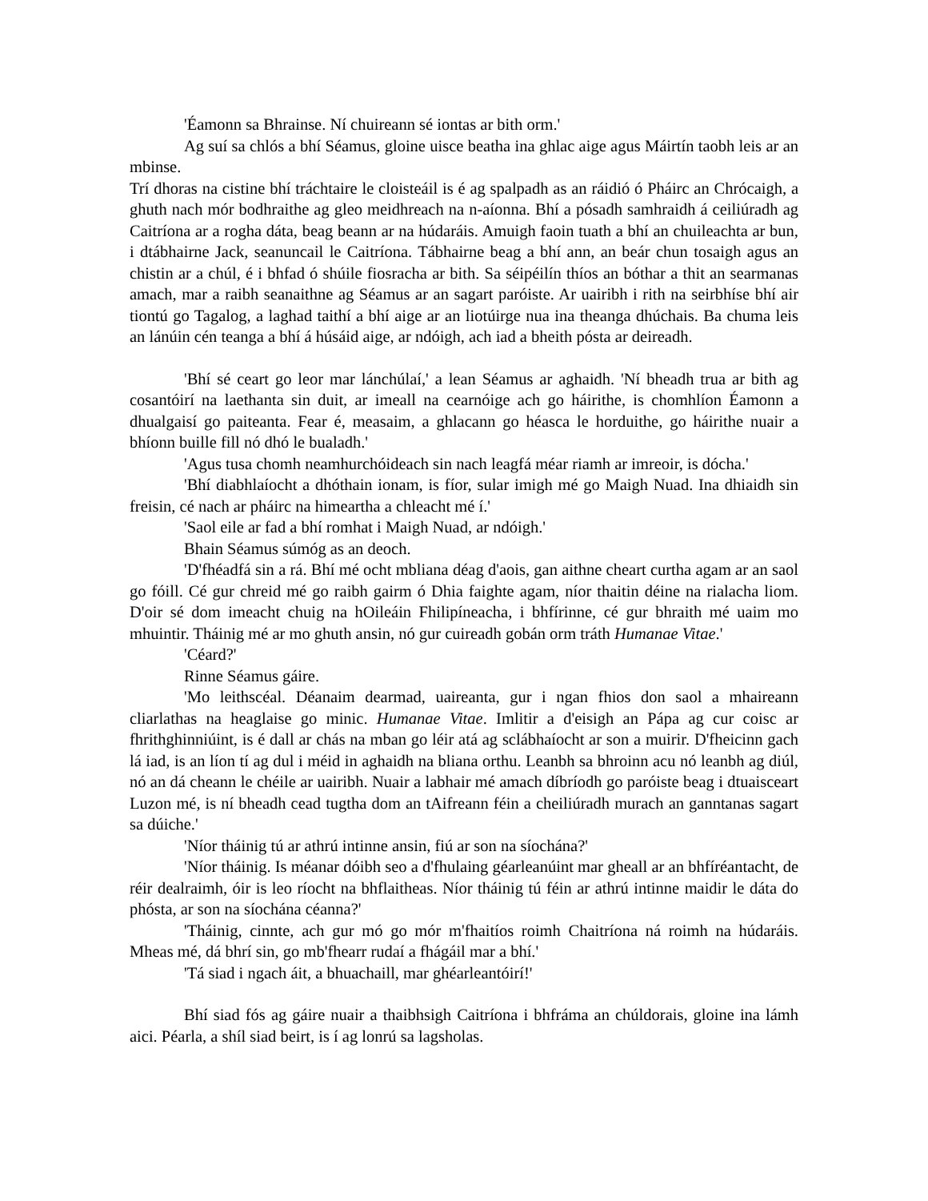'Éamonn sa Bhrainse. Ní chuireann sé iontas ar bith orm.'
Ag suí sa chlós a bhí Séamus, gloine uisce beatha ina ghlac aige agus Máirtín taobh leis ar an mbinse.
Trí dhoras na cistine bhí tráchtaire le cloisteáil is é ag spalpadh as an ráidió ó Pháirc an Chrócaigh, a ghuth nach mór bodhraithe ag gleo meidhreach na n-aíonna. Bhí a pósadh samhraidh á ceiliúradh ag Caitríona ar a rogha dáta, beag beann ar na húdaráis. Amuigh faoin tuath a bhí an chuileachta ar bun, i dtábhairne Jack, seanuncail le Caitríona. Tábhairne beag a bhí ann, an beár chun tosaigh agus an chistin ar a chúl, é i bhfad ó shúile fiosracha ar bith. Sa séipéilín thíos an bóthar a thit an searmanas amach, mar a raibh seanaithne ag Séamus ar an sagart paróiste. Ar uairibh i rith na seirbhíse bhí air tiontú go Tagalog, a laghad taithí a bhí aige ar an liotúirge nua ina theanga dhúchais. Ba chuma leis an lánúin cén teanga a bhí á húsáid aige, ar ndóigh, ach iad a bheith pósta ar deireadh.
'Bhí sé ceart go leor mar lánchúlaí,' a lean Séamus ar aghaidh. 'Ní bheadh trua ar bith ag cosantóirí na laethanta sin duit, ar imeall na cearnóige ach go háirithe, is chomhlíon Éamonn a dhualgaisí go paiteanta. Fear é, measaim, a ghlacann go héasca le horduithe, go háirithe nuair a bhíonn buille fill nó dhó le bualadh.'
'Agus tusa chomh neamhurchóideach sin nach leagfá méar riamh ar imreoir, is dócha.'
'Bhí diabhlaíocht a dhóthain ionam, is fíor, sular imigh mé go Maigh Nuad. Ina dhiaidh sin freisin, cé nach ar pháirc na himeartha a chleacht mé í.'
'Saol eile ar fad a bhí romhat i Maigh Nuad, ar ndóigh.'
Bhain Séamus súmóg as an deoch.
'D'fhéadfá sin a rá. Bhí mé ocht mbliana déag d'aois, gan aithne cheart curtha agam ar an saol go fóill. Cé gur chreid mé go raibh gairm ó Dhia faighte agam, níor thaitin déine na rialacha liom. D'oir sé dom imeacht chuig na hOileáin Fhilipíneacha, i bhfírinne, cé gur bhraith mé uaim mo mhuintir. Tháinig mé ar mo ghuth ansin, nó gur cuireadh gobán orm tráth Humanae Vitae.'
'Céard?'
Rinne Séamus gáire.
'Mo leithscéal. Déanaim dearmad, uaireanta, gur i ngan fhios don saol a mhaireann cliarlathas na heaglaise go minic. Humanae Vitae. Imlitir a d'eisigh an Pápa ag cur coisc ar fhrithghinniúint, is é dall ar chás na mban go léir atá ag sclábhaíocht ar son a muirir. D'fheicinn gach lá iad, is an líon tí ag dul i méid in aghaidh na bliana orthu. Leanbh sa bhroinn acu nó leanbh ag diúl, nó an dá cheann le chéile ar uairibh. Nuair a labhair mé amach díbríodh go paróiste beag i dtuaisceart Luzon mé, is ní bheadh cead tugtha dom an tAifreann féin a cheiliúradh murach an ganntanas sagart sa dúiche.'
'Níor tháinig tú ar athrú intinne ansin, fiú ar son na síochána?'
'Níor tháinig. Is méanar dóibh seo a d'fhulaing géarleanúint mar gheall ar an bhfíréantacht, de réir dealraimh, óir is leo ríocht na bhflaitheas. Níor tháinig tú féin ar athrú intinne maidir le dáta do phósta, ar son na síochána céanna?'
'Tháinig, cinnte, ach gur mó go mór m'fhaitíos roimh Chaitríona ná roimh na húdaráis. Mheas mé, dá bhrí sin, go mb'fhearr rudaí a fhágáil mar a bhí.'
'Tá siad i ngach áit, a bhuachaill, mar ghéarleantóirí!'
Bhí siad fós ag gáire nuair a thaibhsigh Caitríona i bhfráma an chúldorais, gloine ina lámh aici. Péarla, a shíl siad beirt, is í ag lonrú sa lagsholas.